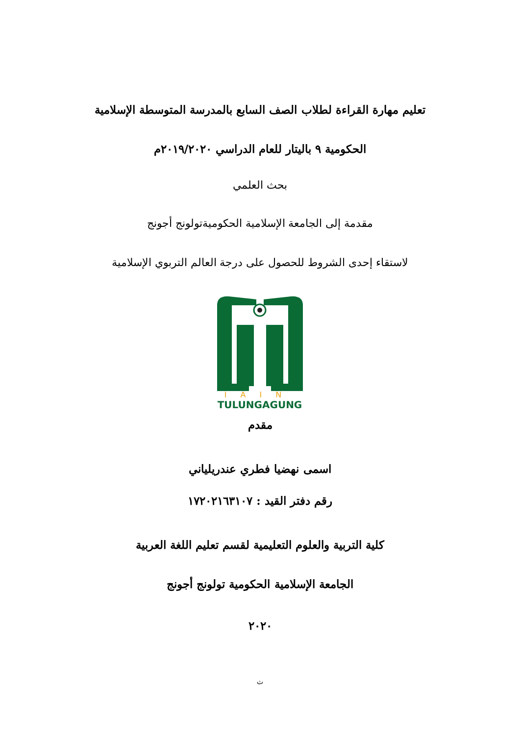تعليم مهارة القراءة لطلاب الصف السابع بالمدرسة المتوسطة الإسلامية
الحكومية ٩ باليتار للعام الدراسي ٢٠١٩/٢٠٢٠م
بحث العلمي
مقدمة إلى الجامعة الإسلامية الحكوميةتولونج أجونج
لاستقاء إحدى الشروط للحصول على درجة العالم التربوي الإسلامية
IAIN
TULUNGAGUNG
مقدم
اسمى نهضيا فطري عندريلياني
رقم دفتر القيد : ١٧٢٠٢١٦٣١٠٧
كلية التربية والعلوم التعليمية لقسم تعليم اللغة العربية
الجامعة الإسلامية الحكومية تولونج أجونج
٢٠٢٠
ث